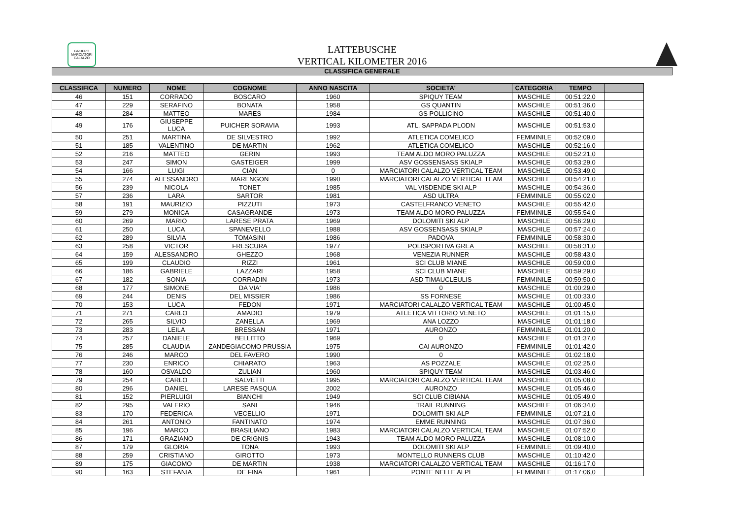GRUPPO MARCIATORI CALALZO
LATTEBUSCHE
VERTICAL KILOMETER 2016
CLASSIFICA GENERALE
| CLASSIFICA | NUMERO | NOME | COGNOME | ANNO NASCITA | SOCIETA' | CATEGORIA | TEMPO | |
| --- | --- | --- | --- | --- | --- | --- | --- | --- |
| 46 | 151 | CORRADO | BOSCARO | 1960 | SPIQUY TEAM | MASCHILE | 00:51:22,0 | |
| 47 | 229 | SERAFINO | BONATA | 1958 | GS QUANTIN | MASCHILE | 00:51:36,0 | |
| 48 | 284 | MATTEO | MARES | 1984 | GS POLLICINO | MASCHILE | 00:51:40,0 | |
| 49 | 176 | GIUSEPPE LUCA | PUICHER SORAVIA | 1993 | ATL. SAPPADA PLODN | MASCHILE | 00:51:53,0 | |
| 50 | 251 | MARTINA | DE SILVESTRO | 1992 | ATLETICA COMELICO | FEMMINILE | 00:52:09,0 | |
| 51 | 185 | VALENTINO | DE MARTIN | 1962 | ATLETICA COMELICO | MASCHILE | 00:52:16,0 | |
| 52 | 216 | MATTEO | GERIN | 1993 | TEAM ALDO MORO PALUZZA | MASCHILE | 00:52:21,0 | |
| 53 | 247 | SIMON | GASTEIGER | 1999 | ASV GOSSENSASS SKIALP | MASCHILE | 00:53:29,0 | |
| 54 | 166 | LUIGI | CIAN | 0 | MARCIATORI CALALZO VERTICAL TEAM | MASCHILE | 00:53:49,0 | |
| 55 | 274 | ALESSANDRO | MARENGON | 1990 | MARCIATORI CALALZO VERTICAL TEAM | MASCHILE | 00:54:21,0 | |
| 56 | 239 | NICOLA | TONET | 1985 | VAL VISDENDE SKI ALP | MASCHILE | 00:54:36,0 | |
| 57 | 236 | LARA | SARTOR | 1981 | ASD ULTRA | FEMMINILE | 00:55:02,0 | |
| 58 | 191 | MAURIZIO | PIZZUTI | 1973 | CASTELFRANCO VENETO | MASCHILE | 00:55:42,0 | |
| 59 | 279 | MONICA | CASAGRANDE | 1973 | TEAM ALDO MORO PALUZZA | FEMMINILE | 00:55:54,0 | |
| 60 | 269 | MARIO | LARESE PRATA | 1969 | DOLOMITI SKI ALP | MASCHILE | 00:56:29,0 | |
| 61 | 250 | LUCA | SPANEVELLO | 1988 | ASV GOSSENSASS SKIALP | MASCHILE | 00:57:24,0 | |
| 62 | 289 | SILVIA | TOMASINI | 1986 | PADOVA | FEMMINILE | 00:58:30,0 | |
| 63 | 258 | VICTOR | FRESCURA | 1977 | POLISPORTIVA GREA | MASCHILE | 00:58:31,0 | |
| 64 | 159 | ALESSANDRO | GHEZZO | 1968 | VENEZIA RUNNER | MASCHILE | 00:58:43,0 | |
| 65 | 199 | CLAUDIO | RIZZI | 1961 | SCI CLUB MIANE | MASCHILE | 00:59:00,0 | |
| 66 | 186 | GABRIELE | LAZZARI | 1958 | SCI CLUB MIANE | MASCHILE | 00:59:29,0 | |
| 67 | 182 | SONIA | CORRADIN | 1973 | ASD TIMAUCLEULIS | FEMMINILE | 00:59:50,0 | |
| 68 | 177 | SIMONE | DA VIA' | 1986 | 0 | MASCHILE | 01:00:29,0 | |
| 69 | 244 | DENIS | DEL MISSIER | 1986 | SS FORNESE | MASCHILE | 01:00:33,0 | |
| 70 | 153 | LUCA | FEDON | 1971 | MARCIATORI CALALZO VERTICAL TEAM | MASCHILE | 01:00:45,0 | |
| 71 | 271 | CARLO | AMADIO | 1979 | ATLETICA VITTORIO VENETO | MASCHILE | 01:01:15,0 | |
| 72 | 265 | SILVIO | ZANELLA | 1969 | ANA LOZZO | MASCHILE | 01:01:18,0 | |
| 73 | 283 | LEILA | BRESSAN | 1971 | AURONZO | FEMMINILE | 01:01:20,0 | |
| 74 | 257 | DANIELE | BELLITTO | 1969 | 0 | MASCHILE | 01:01:37,0 | |
| 75 | 285 | CLAUDIA | ZANDEGIACOMO PRUSSIA | 1975 | CAI AURONZO | FEMMINILE | 01:01:42,0 | |
| 76 | 246 | MARCO | DEL FAVERO | 1990 | 0 | MASCHILE | 01:02:18,0 | |
| 77 | 230 | ENRICO | CHIARATO | 1963 | AS POZZALE | MASCHILE | 01:02:25,0 | |
| 78 | 160 | OSVALDO | ZULIAN | 1960 | SPIQUY TEAM | MASCHILE | 01:03:46,0 | |
| 79 | 254 | CARLO | SALVETTI | 1995 | MARCIATORI CALALZO VERTICAL TEAM | MASCHILE | 01:05:08,0 | |
| 80 | 296 | DANIEL | LARESE PASQUA | 2002 | AURONZO | MASCHILE | 01:05:46,0 | |
| 81 | 152 | PIERLUIGI | BIANCHI | 1949 | SCI CLUB CIBIANA | MASCHILE | 01:05:49,0 | |
| 82 | 295 | VALERIO | SANI | 1946 | TRAIL RUNNING | MASCHILE | 01:06:34,0 | |
| 83 | 170 | FEDERICA | VECELLIO | 1971 | DOLOMITI SKI ALP | FEMMINILE | 01:07:21,0 | |
| 84 | 261 | ANTONIO | FANTINATO | 1974 | EMME RUNNING | MASCHILE | 01:07:36,0 | |
| 85 | 196 | MARCO | BRASILIANO | 1983 | MARCIATORI CALALZO VERTICAL TEAM | MASCHILE | 01:07:52,0 | |
| 86 | 171 | GRAZIANO | DE CRIGNIS | 1943 | TEAM ALDO MORO PALUZZA | MASCHILE | 01:08:10,0 | |
| 87 | 179 | GLORIA | TONA | 1993 | DOLOMITI SKI ALP | FEMMINILE | 01:09:40,0 | |
| 88 | 259 | CRISTIANO | GIROTTO | 1973 | MONTELLO RUNNERS CLUB | MASCHILE | 01:10:42,0 | |
| 89 | 175 | GIACOMO | DE MARTIN | 1938 | MARCIATORI CALALZO VERTICAL TEAM | MASCHILE | 01:16:17,0 | |
| 90 | 163 | STEFANIA | DE FINA | 1961 | PONTE NELLE ALPI | FEMMINILE | 01:17:06,0 | |